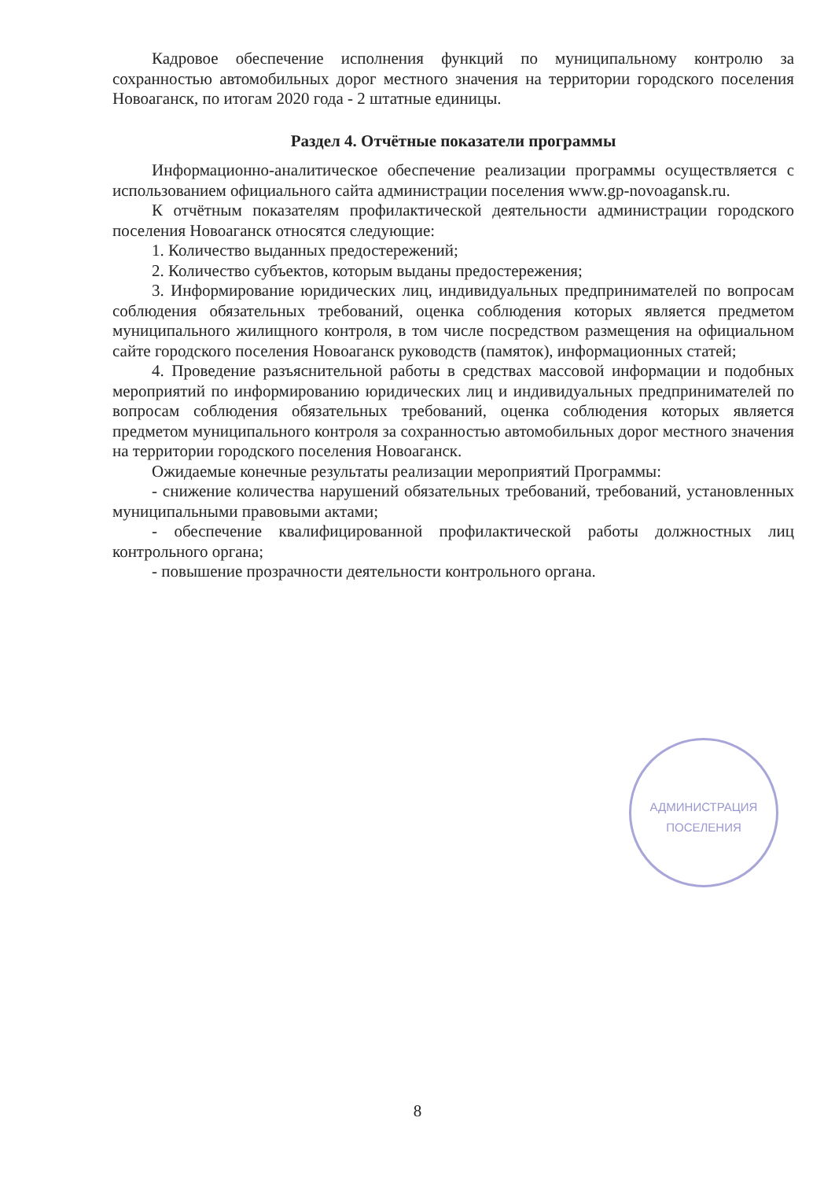Кадровое обеспечение исполнения функций по муниципальному контролю за сохранностью автомобильных дорог местного значения на территории городского поселения Новоаганск, по итогам 2020 года - 2 штатные единицы.
Раздел 4. Отчётные показатели программы
Информационно-аналитическое обеспечение реализации программы осуществляется с использованием официального сайта администрации поселения www.gp-novoagansk.ru.
К отчётным показателям профилактической деятельности администрации городского поселения Новоаганск относятся следующие:
1. Количество выданных предостережений;
2. Количество субъектов, которым выданы предостережения;
3. Информирование юридических лиц, индивидуальных предпринимателей по вопросам соблюдения обязательных требований, оценка соблюдения которых является предметом муниципального жилищного контроля, в том числе посредством размещения на официальном сайте городского поселения Новоаганск руководств (памяток), информационных статей;
4. Проведение разъяснительной работы в средствах массовой информации и подобных мероприятий по информированию юридических лиц и индивидуальных предпринимателей по вопросам соблюдения обязательных требований, оценка соблюдения которых является предметом муниципального контроля за сохранностью автомобильных дорог местного значения на территории городского поселения Новоаганск.
Ожидаемые конечные результаты реализации мероприятий Программы:
- снижение количества нарушений обязательных требований, требований, установленных муниципальными правовыми актами;
- обеспечение квалифицированной профилактической работы должностных лиц контрольного органа;
- повышение прозрачности деятельности контрольного органа.
АДМИНИСТРАЦИЯ
ПОСЕЛЕНИЯ
8